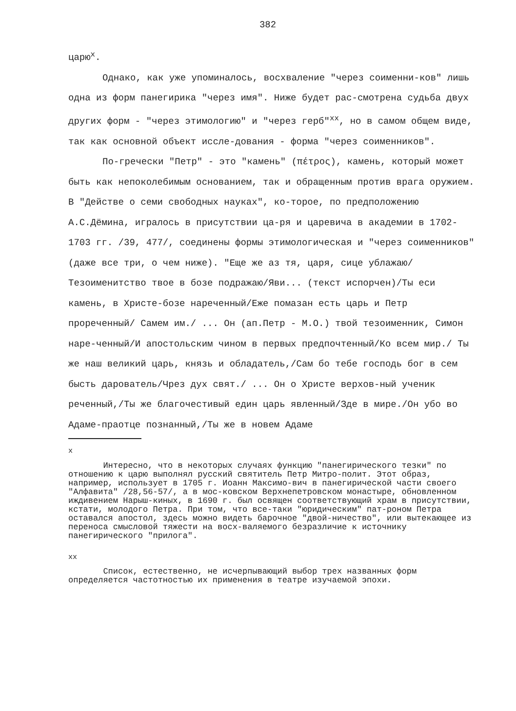382
царю<sup>х</sup>.
Однако, как уже упоминалось, восхваление "через соименни-ков" лишь одна из форм панегирика "через имя". Ниже будет рас-смотрена судьба двух других форм - "через этимологию" и "через герб"<sup>хх</sup>, но в самом общем виде, так как основной объект иссле-дования - форма "через соименников".
По-гречески "Петр" - это "камень" (πέτρος), камень, который может быть как непоколебимым основанием, так и обращенным против врага оружием. В "Действе о семи свободных науках", ко-торое, по предположению А.С.Дёмина, игралось в присутствии ца-ря и царевича в академии в 1702-1703 гг. /39, 477/, соединены формы этимологическая и "через соименников" (даже все три, о чем ниже). "Еще же аз тя, царя, сице ублажаю/Тезоименитство твое в бозе подражаю/Яви... (текст испорчен)/Ты еси камень, в Христе-бозе нареченный/Еже помазан есть царь и Петр прореченный/ Самем им./ ... Он (ап.Петр - М.О.) твой тезоименник, Симон наре-ченный/И апостольским чином в первых предпочтенный/Ко всем мир./ Ты же наш великий царь, князь и обладатель,/Сам бо тебе господь бог в сем бысть дарователь/Чрез дух свят./ ... Он о Христе верхов-ный ученик реченный,/Ты же благочестивый един царь явленный/Зде в мире./Он убо во Адаме-праотце познанный,/Ты же в новем Адаме
х
Интересно, что в некоторых случаях функцию "панегирического тезки" по отношению к царю выполнял русский святитель Петр Митро-полит. Этот образ, например, использует в 1705 г. Иоанн Максимо-вич в панегирической части своего "Алфавита" /28,56-57/, а в мос-ковском Верхнепетровском монастыре, обновленном иждивением Нарыш-киных, в 1690 г. был освящен соответствующий храм в присутствии, кстати, молодого Петра. При том, что все-таки "юридическим" пат-роном Петра оставался апостол, здесь можно видеть барочное "двой-ничество", или вытекающее из переноса смысловой тяжести на восх-валяемого безразличие к источнику панегирического "прилога".
хх
Список, естественно, не исчерпывающий выбор трех названных форм определяется частотностью их применения в театре изучаемой эпохи.